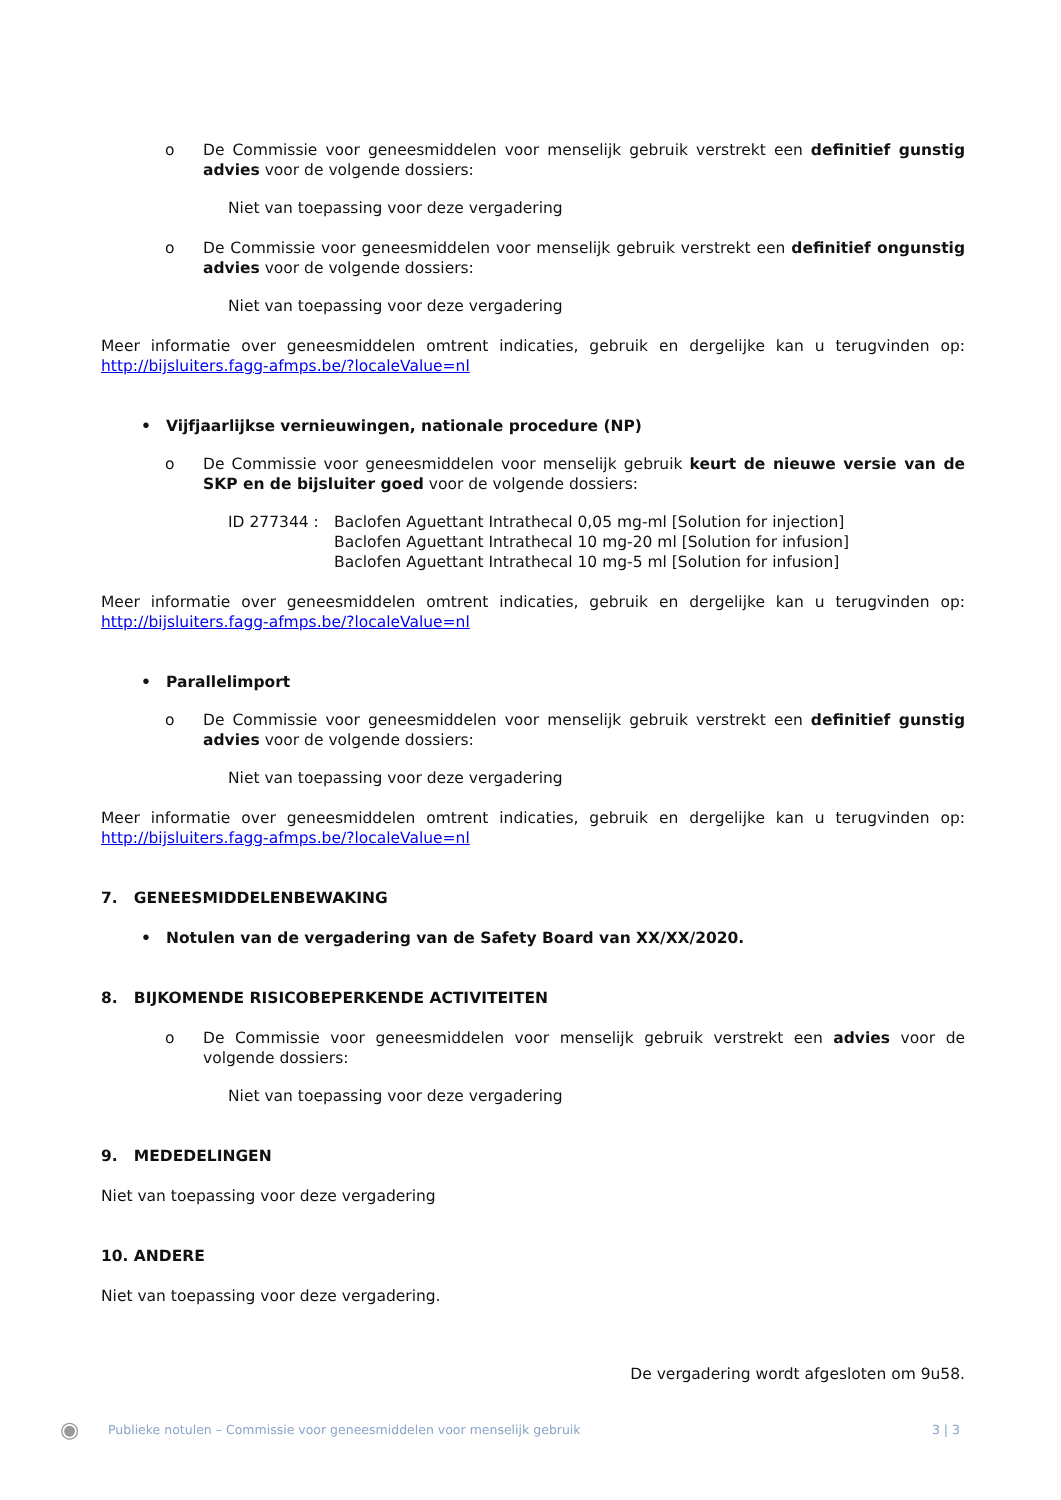o De Commissie voor geneesmiddelen voor menselijk gebruik verstrekt een definitief gunstig advies voor de volgende dossiers:
Niet van toepassing voor deze vergadering
o De Commissie voor geneesmiddelen voor menselijk gebruik verstrekt een definitief ongunstig advies voor de volgende dossiers:
Niet van toepassing voor deze vergadering
Meer informatie over geneesmiddelen omtrent indicaties, gebruik en dergelijke kan u terugvinden op: http://bijsluiters.fagg-afmps.be/?localeValue=nl
• Vijfjaarlijkse vernieuwingen, nationale procedure (NP)
o De Commissie voor geneesmiddelen voor menselijk gebruik keurt de nieuwe versie van de SKP en de bijsluiter goed voor de volgende dossiers:
ID 277344 : Baclofen Aguettant Intrathecal 0,05 mg-ml [Solution for injection]
Baclofen Aguettant Intrathecal 10 mg-20 ml [Solution for infusion]
Baclofen Aguettant Intrathecal 10 mg-5 ml [Solution for infusion]
Meer informatie over geneesmiddelen omtrent indicaties, gebruik en dergelijke kan u terugvinden op: http://bijsluiters.fagg-afmps.be/?localeValue=nl
• Parallelimport
o De Commissie voor geneesmiddelen voor menselijk gebruik verstrekt een definitief gunstig advies voor de volgende dossiers:
Niet van toepassing voor deze vergadering
Meer informatie over geneesmiddelen omtrent indicaties, gebruik en dergelijke kan u terugvinden op: http://bijsluiters.fagg-afmps.be/?localeValue=nl
7. GENEESMIDDELENBEWAKING
• Notulen van de vergadering van de Safety Board van XX/XX/2020.
8. BIJKOMENDE RISICOBEPERKENDE ACTIVITEITEN
o De Commissie voor geneesmiddelen voor menselijk gebruik verstrekt een advies voor de volgende dossiers:
Niet van toepassing voor deze vergadering
9. MEDEDELINGEN
Niet van toepassing voor deze vergadering
10. ANDERE
Niet van toepassing voor deze vergadering.
De vergadering wordt afgesloten om 9u58.
◉ Publieke notulen – Commissie voor geneesmiddelen voor menselijk gebruik 3 | 3